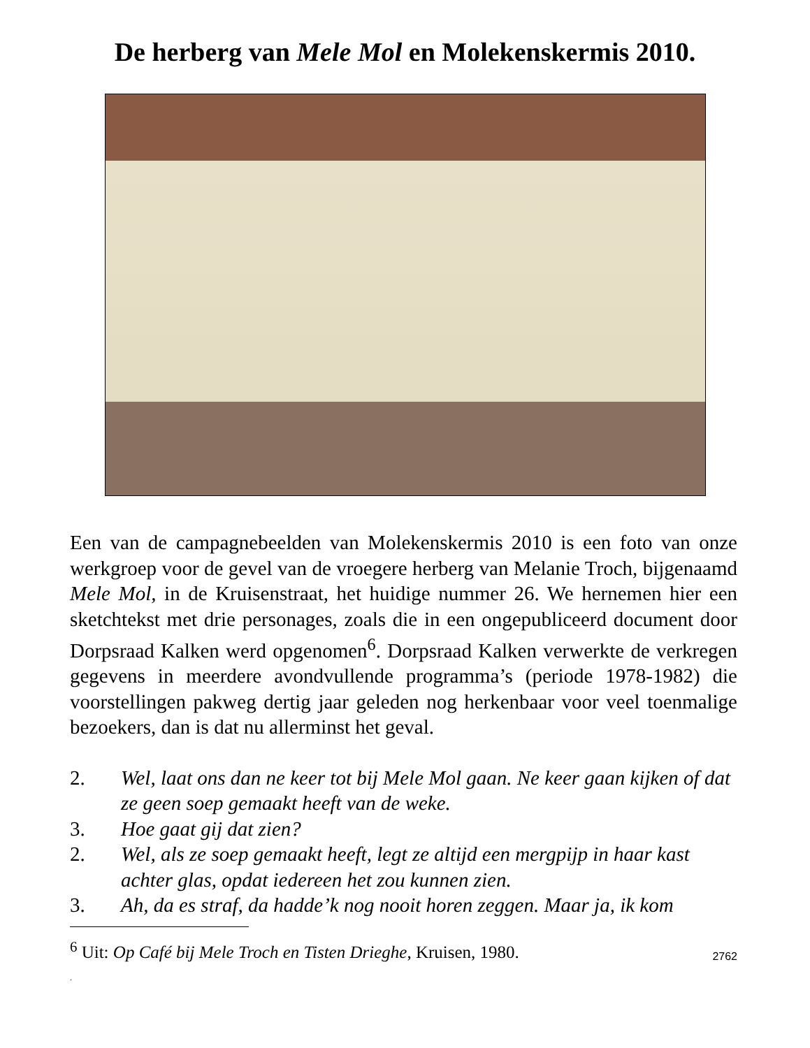De herberg van Mele Mol en Molekenskermis 2010.
Een van de campagnebeelden van Molekenskermis 2010 is een foto van onze werkgroep voor de gevel van de vroegere herberg van Melanie Troch, bijgenaamd Mele Mol, in de Kruisenstraat, het huidige nummer 26. We hernemen hier een sketchtekst met drie personages, zoals die in een ongepubliceerd document door Dorpsraad Kalken werd opgenomen<sup>6</sup>. Dorpsraad Kalken verwerkte de verkregen gegevens in meerdere avondvullende programma’s (periode 1978-1982) die voorstellingen pakweg dertig jaar geleden nog herkenbaar voor veel toenmalige bezoekers, dan is dat nu allerminst het geval.
2. Wel, laat ons dan ne keer tot bij Mele Mol gaan. Ne keer gaan kijken of dat ze geen soep gemaakt heeft van de weke.
3. Hoe gaat gij dat zien?
2. Wel, als ze soep gemaakt heeft, legt ze altijd een mergpijp in haar kast achter glas, opdat iedereen het zou kunnen zien.
3. Ah, da es straf, da hadde’k nog nooit horen zeggen. Maar ja, ik kom
<sup>6</sup> Uit: Op Café bij Mele Troch en Tisten Drieghe, Kruisen, 1980.
.
2762